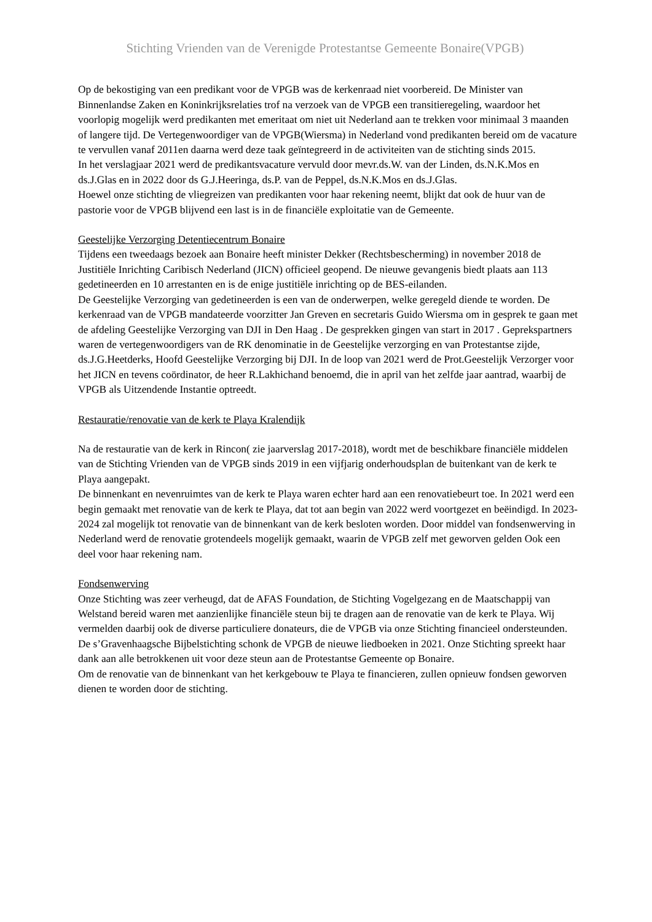Stichting Vrienden van de Verenigde Protestantse Gemeente Bonaire(VPGB)
Op de bekostiging van een predikant voor de VPGB was de kerkenraad niet voorbereid. De Minister van Binnenlandse Zaken en Koninkrijksrelaties trof na verzoek van de VPGB een transitieregeling, waardoor het voorlopig mogelijk werd predikanten met emeritaat om niet uit Nederland aan te trekken voor minimaal 3 maanden of langere tijd. De Vertegenwoordiger van de VPGB(Wiersma) in Nederland vond predikanten bereid om de vacature te vervullen vanaf 2011en daarna werd deze taak geïntegreerd in de activiteiten van de stichting sinds 2015.
In het verslagjaar 2021 werd de predikantsvacature vervuld door mevr.ds.W. van der Linden, ds.N.K.Mos en ds.J.Glas en in 2022 door ds G.J.Heeringa, ds.P. van de Peppel, ds.N.K.Mos en ds.J.Glas.
Hoewel onze stichting de vliegreizen van predikanten voor haar rekening neemt, blijkt dat ook de huur van de pastorie voor de VPGB blijvend een last is in de financiële exploitatie van de Gemeente.
Geestelijke Verzorging Detentiecentrum Bonaire
Tijdens een tweedaags bezoek aan Bonaire heeft minister Dekker (Rechtsbescherming) in november 2018 de Justitiële Inrichting Caribisch Nederland (JICN) officieel geopend. De nieuwe gevangenis biedt plaats aan 113 gedetineerden en 10 arrestanten en is de enige justitiële inrichting op de BES-eilanden.
De Geestelijke Verzorging van gedetineerden is een van de onderwerpen, welke geregeld diende te worden. De kerkenraad van de VPGB mandateerde voorzitter Jan Greven en secretaris Guido Wiersma om in gesprek te gaan met de afdeling Geestelijke Verzorging van DJI in Den Haag . De gesprekken gingen van start in 2017 . Geprekspartners waren de vertegenwoordigers van de RK denominatie in de Geestelijke verzorging en van Protestantse zijde, ds.J.G.Heetderks, Hoofd Geestelijke Verzorging bij DJI. In de loop van 2021 werd de Prot.Geestelijk Verzorger voor het JICN en tevens coördinator, de heer R.Lakhichand benoemd, die in april van het zelfde jaar aantrad, waarbij de VPGB als Uitzendende Instantie optreedt.
Restauratie/renovatie van de kerk te Playa Kralendijk
Na de restauratie van de kerk in Rincon( zie jaarverslag 2017-2018), wordt met de beschikbare financiële middelen van de Stichting Vrienden van de VPGB sinds 2019 in een vijfjarig onderhoudsplan de buitenkant van de kerk te Playa aangepakt.
De binnenkant en nevenruimtes van de kerk te Playa waren echter hard aan een renovatiebeurt toe. In 2021 werd een begin gemaakt met renovatie van de kerk te Playa, dat tot aan begin van 2022 werd voortgezet en beëindigd. In 2023-2024 zal mogelijk tot renovatie van de binnenkant van de kerk besloten worden. Door middel van fondsenwerving in Nederland werd de renovatie grotendeels mogelijk gemaakt, waarin de VPGB zelf met geworven gelden Ook een deel voor haar rekening nam.
Fondsenwerving
Onze Stichting was zeer verheugd, dat de AFAS Foundation, de Stichting Vogelgezang en de Maatschappij van Welstand bereid waren met aanzienlijke financiële steun bij te dragen aan de renovatie van de kerk te Playa. Wij vermelden daarbij ook de diverse particuliere donateurs, die de VPGB via onze Stichting financieel ondersteunden. De s’Gravenhaagsche Bijbelstichting schonk de VPGB de nieuwe liedboeken in 2021. Onze Stichting spreekt haar dank aan alle betrokkenen uit voor deze steun aan de Protestantse Gemeente op Bonaire.
Om de renovatie van de binnenkant van het kerkgebouw te Playa te financieren, zullen opnieuw fondsen geworven dienen te worden door de stichting.